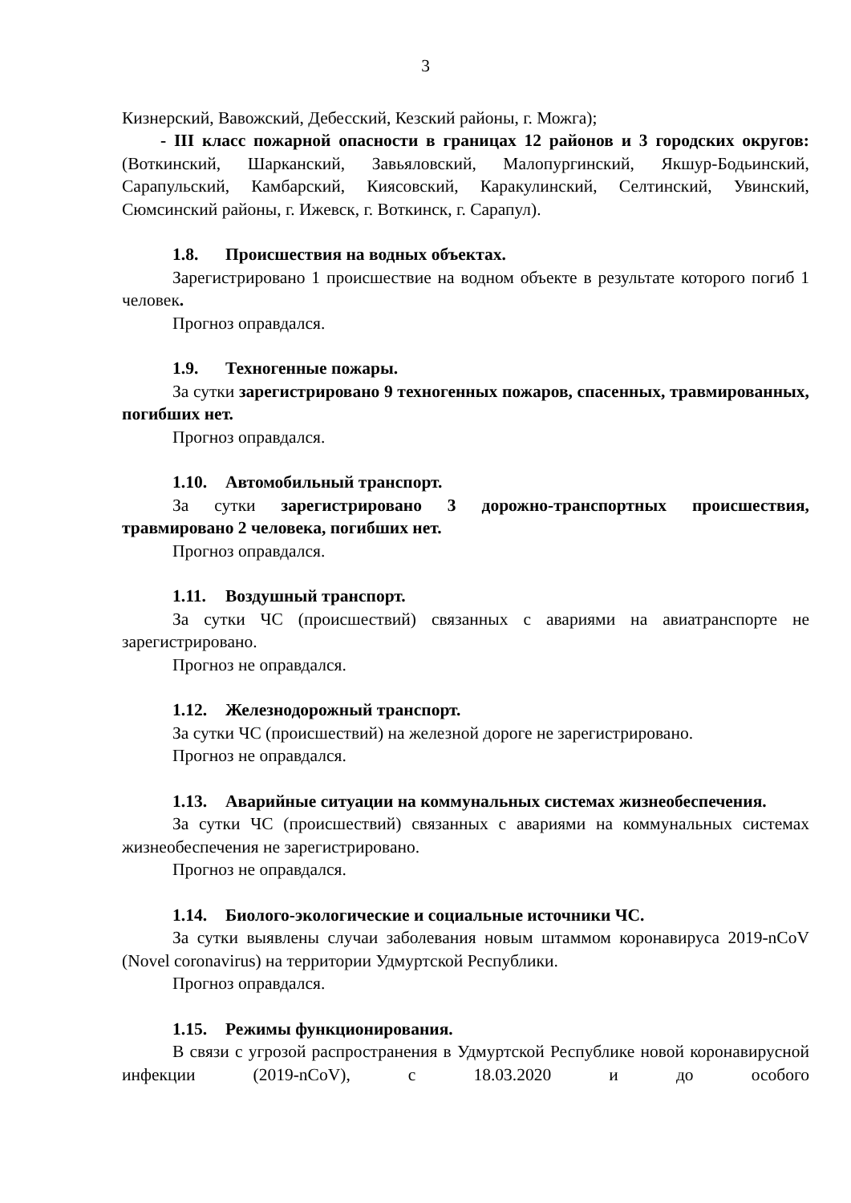3
Кизнерский, Вавожский, Дебесский, Кезский районы, г. Можга);
- III класс пожарной опасности в границах 12 районов и 3 городских округов: (Воткинский, Шарканский, Завьяловский, Малопургинский, Якшур-Бодьинский, Сарапульский, Камбарский, Киясовский, Каракулинский, Селтинский, Увинский, Сюмсинский районы, г. Ижевск, г. Воткинск, г. Сарапул).
1.8. Происшествия на водных объектах.
Зарегистрировано 1 происшествие на водном объекте в результате которого погиб 1 человек.
Прогноз оправдался.
1.9. Техногенные пожары.
За сутки зарегистрировано 9 техногенных пожаров, спасенных, травмированных, погибших нет.
Прогноз оправдался.
1.10. Автомобильный транспорт.
За сутки зарегистрировано 3 дорожно-транспортных происшествия, травмировано 2 человека, погибших нет.
Прогноз оправдался.
1.11. Воздушный транспорт.
За сутки ЧС (происшествий) связанных с авариями на авиатранспорте не зарегистрировано.
Прогноз не оправдался.
1.12. Железнодорожный транспорт.
За сутки ЧС (происшествий) на железной дороге не зарегистрировано.
Прогноз не оправдался.
1.13. Аварийные ситуации на коммунальных системах жизнеобеспечения.
За сутки ЧС (происшествий) связанных с авариями на коммунальных системах жизнеобеспечения не зарегистрировано.
Прогноз не оправдался.
1.14. Биолого-экологические и социальные источники ЧС.
За сутки выявлены случаи заболевания новым штаммом коронавируса 2019-nCoV (Novel coronavirus) на территории Удмуртской Республики.
Прогноз оправдался.
1.15. Режимы функционирования.
В связи с угрозой распространения в Удмуртской Республике новой коронавирусной инфекции (2019-nCoV), с 18.03.2020 и до особого